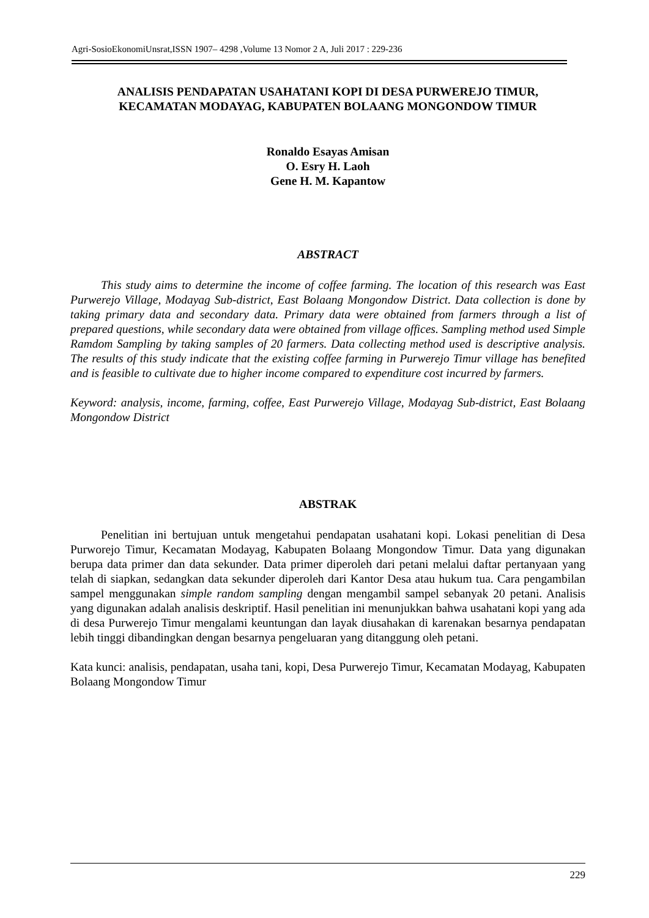Agri-SosioEkonomiUnsrat,ISSN 1907– 4298 ,Volume 13 Nomor 2 A, Juli 2017 : 229-236
ANALISIS PENDAPATAN USAHATANI KOPI DI DESA PURWEREJO TIMUR,
KECAMATAN MODAYAG, KABUPATEN BOLAANG MONGONDOW TIMUR
Ronaldo Esayas Amisan
O. Esry H. Laoh
Gene H. M. Kapantow
ABSTRACT
This study aims to determine the income of coffee farming. The location of this research was East Purwerejo Village, Modayag Sub-district, East Bolaang Mongondow District. Data collection is done by taking primary data and secondary data. Primary data were obtained from farmers through a list of prepared questions, while secondary data were obtained from village offices. Sampling method used Simple Ramdom Sampling by taking samples of 20 farmers. Data collecting method used is descriptive analysis. The results of this study indicate that the existing coffee farming in Purwerejo Timur village has benefited and is feasible to cultivate due to higher income compared to expenditure cost incurred by farmers.
Keyword: analysis, income, farming, coffee, East Purwerejo Village, Modayag Sub-district, East Bolaang Mongondow District
ABSTRAK
Penelitian ini bertujuan untuk mengetahui pendapatan usahatani kopi. Lokasi penelitian di Desa Purworejo Timur, Kecamatan Modayag, Kabupaten Bolaang Mongondow Timur. Data yang digunakan berupa data primer dan data sekunder. Data primer diperoleh dari petani melalui daftar pertanyaan yang telah di siapkan, sedangkan data sekunder diperoleh dari Kantor Desa atau hukum tua. Cara pengambilan sampel menggunakan simple random sampling dengan mengambil sampel sebanyak 20 petani. Analisis yang digunakan adalah analisis deskriptif. Hasil penelitian ini menunjukkan bahwa usahatani kopi yang ada di desa Purwerejo Timur mengalami keuntungan dan layak diusahakan di karenakan besarnya pendapatan lebih tinggi dibandingkan dengan besarnya pengeluaran yang ditanggung oleh petani.
Kata kunci: analisis, pendapatan, usaha tani, kopi, Desa Purwerejo Timur, Kecamatan Modayag, Kabupaten Bolaang Mongondow Timur
229